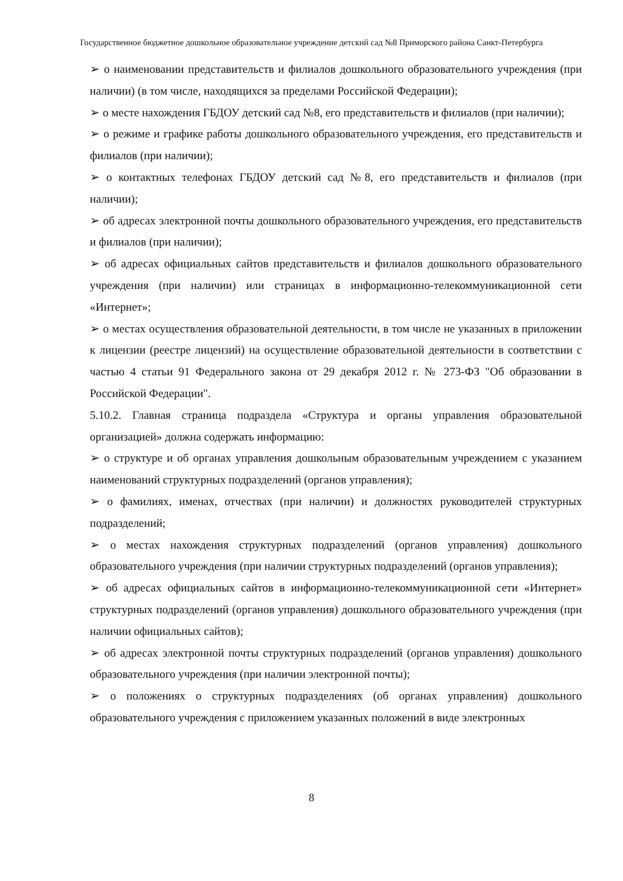Государственное бюджетное дошкольное образовательное учреждение детский сад №8 Приморского района Санкт-Петербурга
➢ о наименовании представительств и филиалов дошкольного образовательного учреждения (при наличии) (в том числе, находящихся за пределами Российской Федерации);
➢ о месте нахождения ГБДОУ детский сад №8, его представительств и филиалов (при наличии);
➢ о режиме и графике работы дошкольного образовательного учреждения, его представительств и филиалов (при наличии);
➢ о контактных телефонах ГБДОУ детский сад №8, его представительств и филиалов (при наличии);
➢ об адресах электронной почты дошкольного образовательного учреждения, его представительств и филиалов (при наличии);
➢ об адресах официальных сайтов представительств и филиалов дошкольного образовательного учреждения (при наличии) или страницах в информационно-телекоммуникационной сети «Интернет»;
➢ о местах осуществления образовательной деятельности, в том числе не указанных в приложении к лицензии (реестре лицензий) на осуществление образовательной деятельности в соответствии с частью 4 статьи 91 Федерального закона от 29 декабря 2012 г. № 273-ФЗ "Об образовании в Российской Федерации".
5.10.2. Главная страница подраздела «Структура и органы управления образовательной организацией» должна содержать информацию:
➢ о структуре и об органах управления дошкольным образовательным учреждением с указанием наименований структурных подразделений (органов управления);
➢ о фамилиях, именах, отчествах (при наличии) и должностях руководителей структурных подразделений;
➢ о местах нахождения структурных подразделений (органов управления) дошкольного образовательного учреждения (при наличии структурных подразделений (органов управления);
➢ об адресах официальных сайтов в информационно-телекоммуникационной сети «Интернет» структурных подразделений (органов управления) дошкольного образовательного учреждения (при наличии официальных сайтов);
➢ об адресах электронной почты структурных подразделений (органов управления) дошкольного образовательного учреждения (при наличии электронной почты);
➢ о положениях о структурных подразделениях (об органах управления) дошкольного образовательного учреждения с приложением указанных положений в виде электронных
8